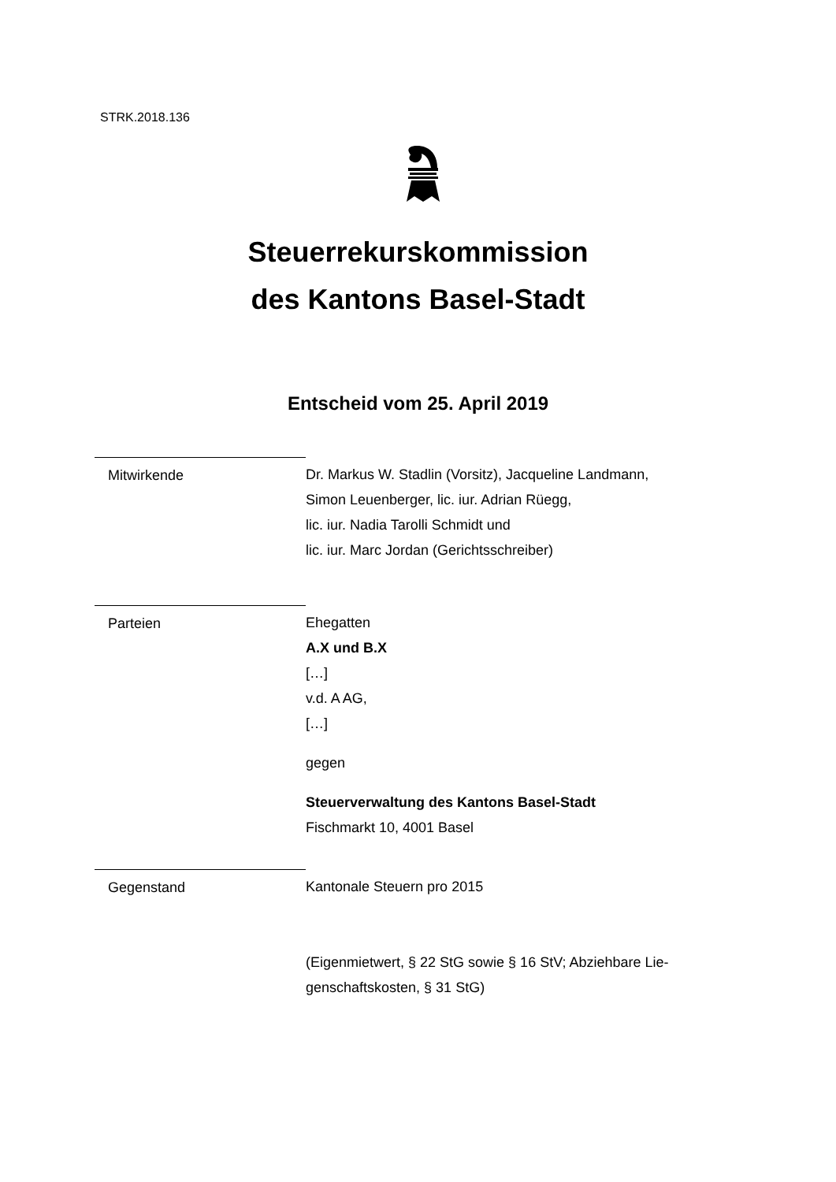STRK.2018.136
Steuerrekurskommission
des Kantons Basel-Stadt
Entscheid vom 25. April 2019
Mitwirkende Dr. Markus W. Stadlin (Vorsitz), Jacqueline Landmann,
Simon Leuenberger, lic. iur. Adrian Rüegg,
lic. iur. Nadia Tarolli Schmidt und
lic. iur. Marc Jordan (Gerichtsschreiber)
Parteien Ehegatten
A.X und B.X
[…]
v.d. A AG,
[…]
gegen
Steuerverwaltung des Kantons Basel-Stadt
Fischmarkt 10, 4001 Basel
Gegenstand Kantonale Steuern pro 2015
(Eigenmietwert, § 22 StG sowie § 16 StV; Abziehbare Lie-
genschaftskosten, § 31 StG)